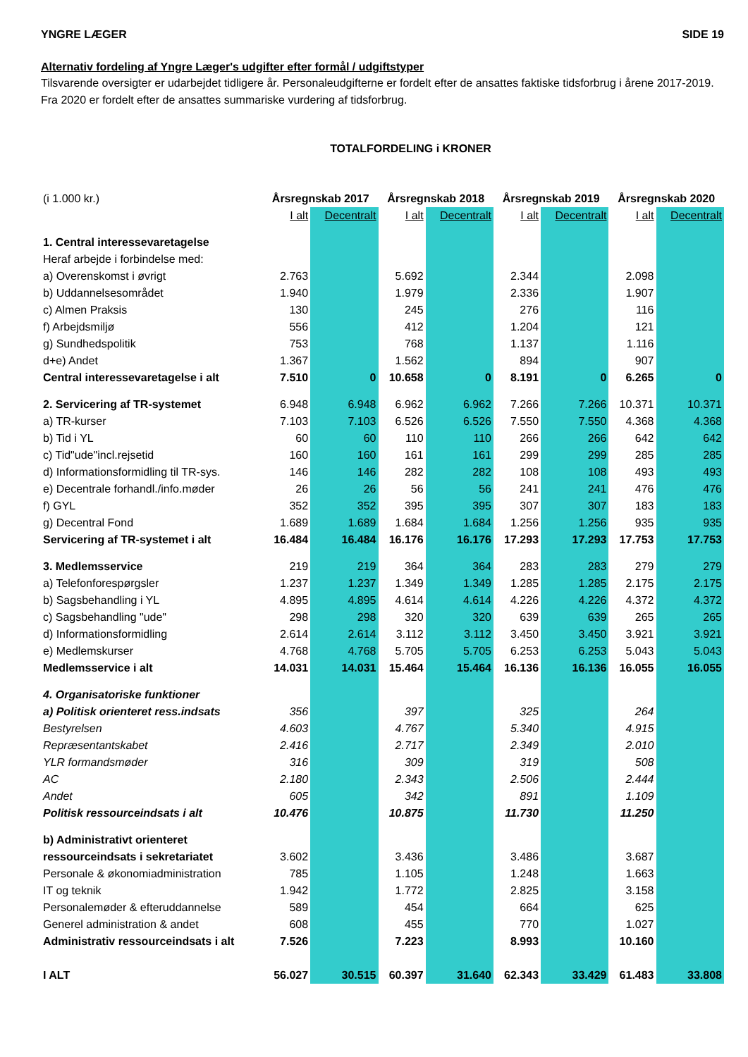YNGRE LÆGER SIDE 19
Alternativ fordeling af Yngre Læger's udgifter efter formål / udgiftstyper
Tilsvarende oversigter er udarbejdet tidligere år. Personaleudgifterne er fordelt efter de ansattes faktiske tidsforbrug i årene 2017-2019. Fra 2020 er fordelt efter de ansattes summariske vurdering af tidsforbrug.
TOTALFORDELING i KRONER
| (i 1.000 kr.) | Årsregnskab 2017 | | Årsregnskab 2018 | | Årsregnskab 2019 | | Årsregnskab 2020 | |
| | I alt | Decentralt | I alt | Decentralt | I alt | Decentralt | I alt | Decentralt |
| 1. Central interessevaretagelse | | | | | | | | |
| Heraf arbejde i forbindelse med: | | | | | | | | |
| a) Overenskomst i øvrigt | 2.763 | | 5.692 | | 2.344 | | 2.098 | |
| b) Uddannelsesområdet | 1.940 | | 1.979 | | 2.336 | | 1.907 | |
| c) Almen Praksis | 130 | | 245 | | 276 | | 116 | |
| f) Arbejdsmiljø | 556 | | 412 | | 1.204 | | 121 | |
| g) Sundhedspolitik | 753 | | 768 | | 1.137 | | 1.116 | |
| d+e) Andet | 1.367 | | 1.562 | | 894 | | 907 | |
| Central interessevaretagelse i alt | 7.510 | 0 | 10.658 | 0 | 8.191 | 0 | 6.265 | 0 |
| 2. Servicering af TR-systemet | 6.948 | 6.948 | 6.962 | 6.962 | 7.266 | 7.266 | 10.371 | 10.371 |
| a) TR-kurser | 7.103 | 7.103 | 6.526 | 6.526 | 7.550 | 7.550 | 4.368 | 4.368 |
| b) Tid i YL | 60 | 60 | 110 | 110 | 266 | 266 | 642 | 642 |
| c) Tid"ude"incl.rejsetid | 160 | 160 | 161 | 161 | 299 | 299 | 285 | 285 |
| d) Informationsformidling til TR-sys. | 146 | 146 | 282 | 282 | 108 | 108 | 493 | 493 |
| e) Decentrale forhandl./info.møder | 26 | 26 | 56 | 56 | 241 | 241 | 476 | 476 |
| f) GYL | 352 | 352 | 395 | 395 | 307 | 307 | 183 | 183 |
| g) Decentral Fond | 1.689 | 1.689 | 1.684 | 1.684 | 1.256 | 1.256 | 935 | 935 |
| Servicering af TR-systemet i alt | 16.484 | 16.484 | 16.176 | 16.176 | 17.293 | 17.293 | 17.753 | 17.753 |
| 3. Medlemsservice | 219 | 219 | 364 | 364 | 283 | 283 | 279 | 279 |
| a) Telefonforespørgsler | 1.237 | 1.237 | 1.349 | 1.349 | 1.285 | 1.285 | 2.175 | 2.175 |
| b) Sagsbehandling i YL | 4.895 | 4.895 | 4.614 | 4.614 | 4.226 | 4.226 | 4.372 | 4.372 |
| c) Sagsbehandling "ude" | 298 | 298 | 320 | 320 | 639 | 639 | 265 | 265 |
| d) Informationsformidling | 2.614 | 2.614 | 3.112 | 3.112 | 3.450 | 3.450 | 3.921 | 3.921 |
| e) Medlemskurser | 4.768 | 4.768 | 5.705 | 5.705 | 6.253 | 6.253 | 5.043 | 5.043 |
| Medlemsservice i alt | 14.031 | 14.031 | 15.464 | 15.464 | 16.136 | 16.136 | 16.055 | 16.055 |
| 4. Organisatoriske funktioner | | | | | | | | |
| a) Politisk orienteret ress.indsats | 356 | | 397 | | 325 | | 264 | |
| Bestyrelsen | 4.603 | | 4.767 | | 5.340 | | 4.915 | |
| Repræsentantskabet | 2.416 | | 2.717 | | 2.349 | | 2.010 | |
| YLR formandsmøder | 316 | | 309 | | 319 | | 508 | |
| AC | 2.180 | | 2.343 | | 2.506 | | 2.444 | |
| Andet | 605 | | 342 | | 891 | | 1.109 | |
| Politisk ressourceindsats i alt | 10.476 | | 10.875 | | 11.730 | | 11.250 | |
| b) Administrativt orienteret | | | | | | | | |
| ressourceindsats i sekretariatet | 3.602 | | 3.436 | | 3.486 | | 3.687 | |
| Personale & økonomiadministration | 785 | | 1.105 | | 1.248 | | 1.663 | |
| IT og teknik | 1.942 | | 1.772 | | 2.825 | | 3.158 | |
| Personalemøder & efteruddannelse | 589 | | 454 | | 664 | | 625 | |
| Generel administration & andet | 608 | | 455 | | 770 | | 1.027 | |
| Administrativ ressourceindsats i alt | 7.526 | | 7.223 | | 8.993 | | 10.160 | |
| I ALT | 56.027 | 30.515 | 60.397 | 31.640 | 62.343 | 33.429 | 61.483 | 33.808 |